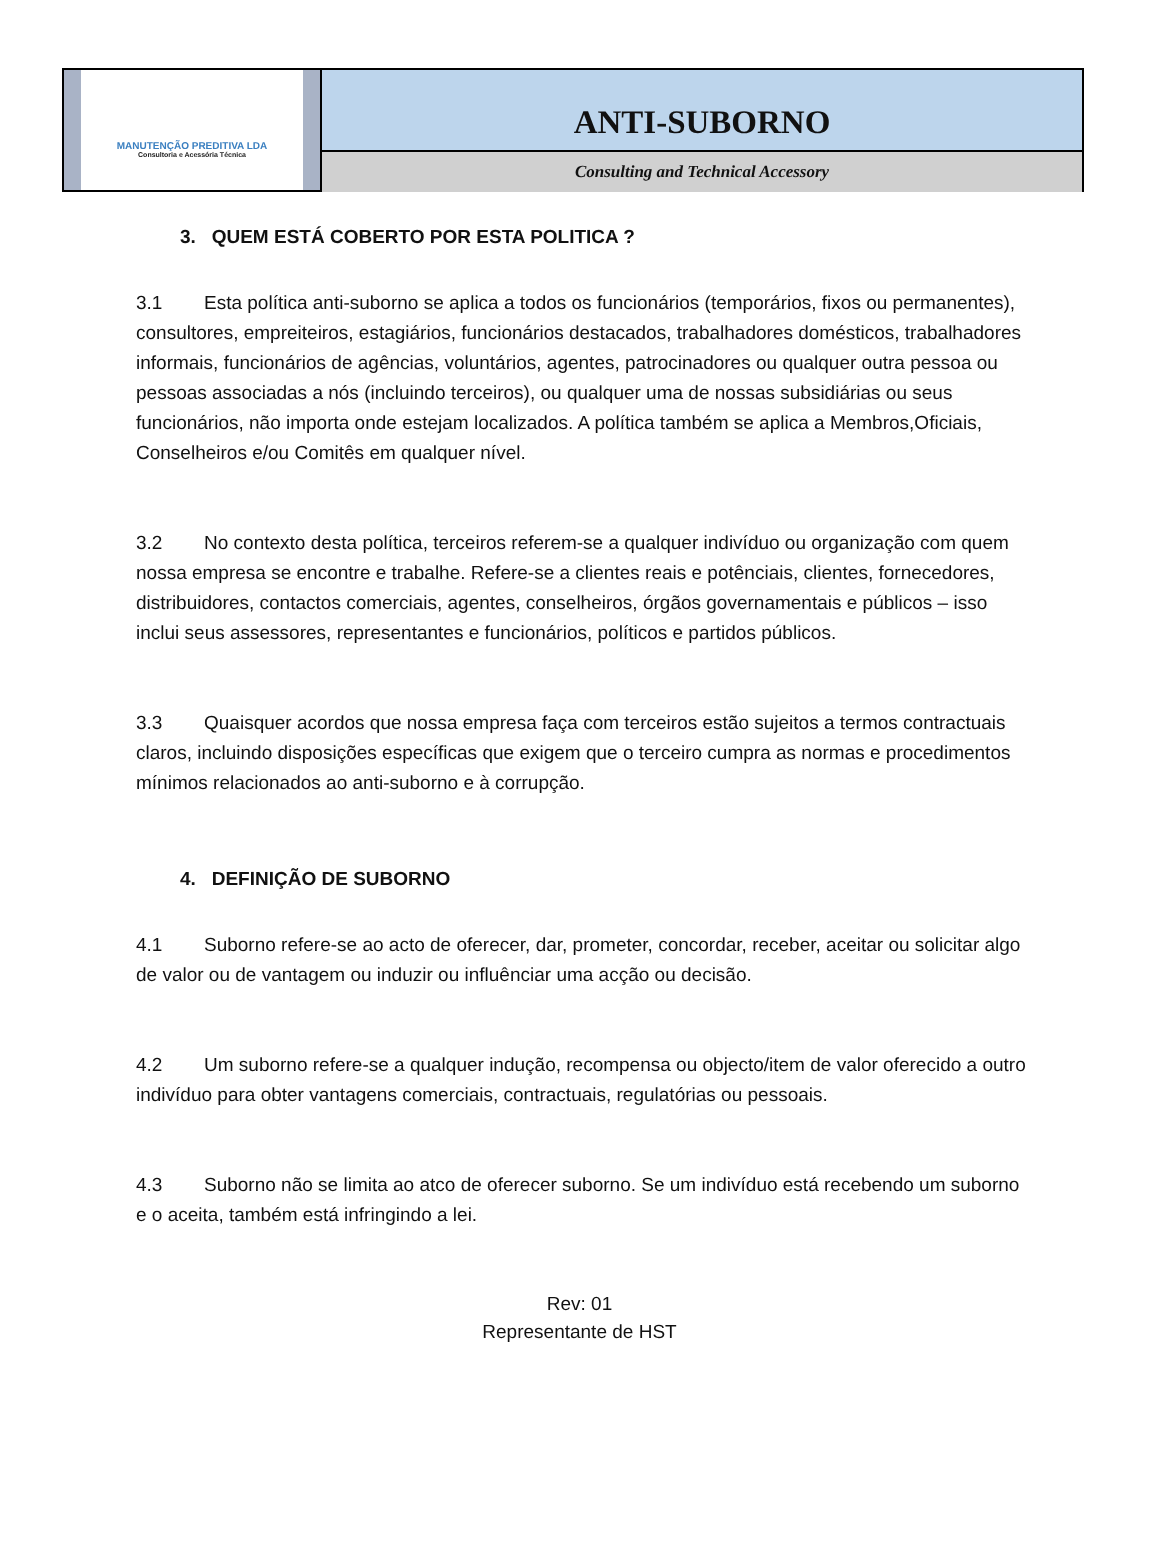MANUTENÇÃO PREDITIVA LDA
Consultoria e Acessória Técnica
ANTI-SUBORNO
Consulting and Technical Accessory
3. QUEM ESTÁ COBERTO POR ESTA POLITICA ?
3.1 Esta política anti-suborno se aplica a todos os funcionários (temporários, fixos ou permanentes), consultores, empreiteiros, estagiários, funcionários destacados, trabalhadores domésticos, trabalhadores informais, funcionários de agências, voluntários, agentes, patrocinadores ou qualquer outra pessoa ou pessoas associadas a nós (incluindo terceiros), ou qualquer uma de nossas subsidiárias ou seus funcionários, não importa onde estejam localizados. A política também se aplica a Membros,Oficiais, Conselheiros e/ou Comitês em qualquer nível.
3.2 No contexto desta política, terceiros referem-se a qualquer indivíduo ou organização com quem nossa empresa se encontre e trabalhe. Refere-se a clientes reais e potênciais, clientes, fornecedores, distribuidores, contactos comerciais, agentes, conselheiros, órgãos governamentais e públicos – isso inclui seus assessores, representantes e funcionários, políticos e partidos públicos.
3.3 Quaisquer acordos que nossa empresa faça com terceiros estão sujeitos a termos contractuais claros, incluindo disposições específicas que exigem que o terceiro cumpra as normas e procedimentos mínimos relacionados ao anti-suborno e à corrupção.
4. DEFINIÇÃO DE SUBORNO
4.1 Suborno refere-se ao acto de oferecer, dar, prometer, concordar, receber, aceitar ou solicitar algo de valor ou de vantagem ou induzir ou influênciar uma acção ou decisão.
4.2 Um suborno refere-se a qualquer indução, recompensa ou objecto/item de valor oferecido a outro indivíduo para obter vantagens comerciais, contractuais, regulatórias ou pessoais.
4.3 Suborno não se limita ao atco de oferecer suborno. Se um indivíduo está recebendo um suborno e o aceita, também está infringindo a lei.
Rev: 01
Representante de HST